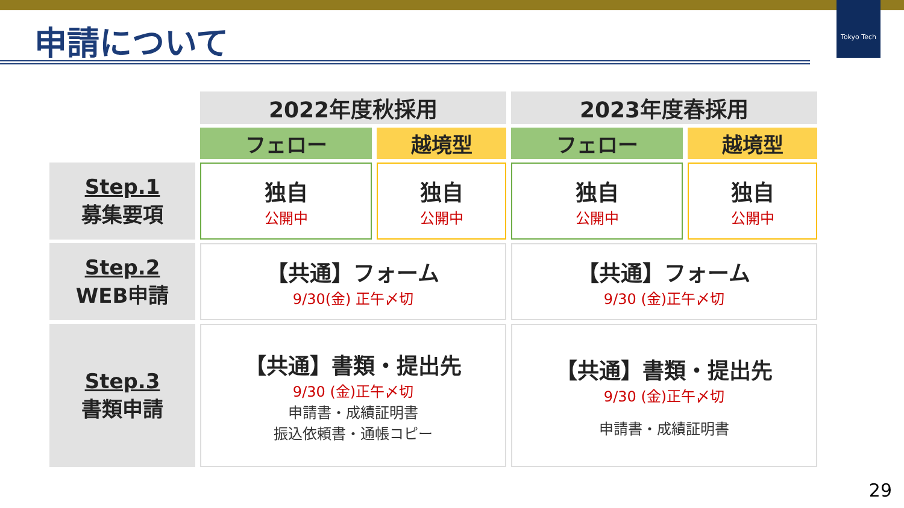Tokyo Tech
申請について
| | 2022年度秋採用 | | 2023年度春採用 | |
| | フェロー | 越境型 | フェロー | 越境型 |
| Step.1 募集要項 | 独自 公開中 | 独自 公開中 | 独自 公開中 | 独自 公開中 |
| Step.2 WEB申請 | 【共通】フォーム 9/30(金) 正午〆切 | | 【共通】フォーム 9/30 (金)正午〆切 | |
| Step.3 書類申請 | 【共通】書類・提出先 9/30 (金)正午〆切 申請書・成績証明書 振込依頼書・通帳コピー | | 【共通】書類・提出先 9/30 (金)正午〆切 申請書・成績証明書 | |
29